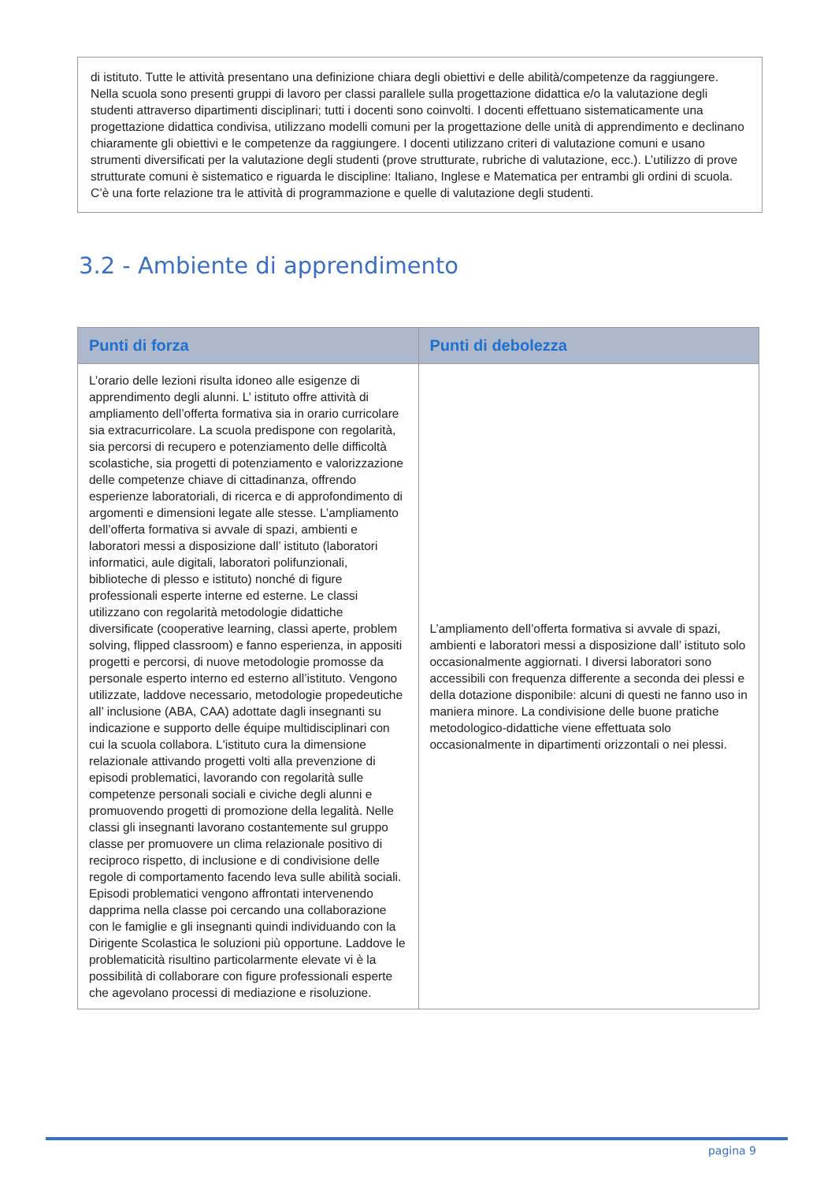di istituto. Tutte le attività presentano una definizione chiara degli obiettivi e delle abilità/competenze da raggiungere. Nella scuola sono presenti gruppi di lavoro per classi parallele sulla progettazione didattica e/o la valutazione degli studenti attraverso dipartimenti disciplinari; tutti i docenti sono coinvolti. I docenti effettuano sistematicamente una progettazione didattica condivisa, utilizzano modelli comuni per la progettazione delle unità di apprendimento e declinano chiaramente gli obiettivi e le competenze da raggiungere. I docenti utilizzano criteri di valutazione comuni e usano strumenti diversificati per la valutazione degli studenti (prove strutturate, rubriche di valutazione, ecc.). L’utilizzo di prove strutturate comuni è sistematico e riguarda le discipline: Italiano, Inglese e Matematica per entrambi gli ordini di scuola. C’è una forte relazione tra le attività di programmazione e quelle di valutazione degli studenti.
3.2 - Ambiente di apprendimento
| Punti di forza | Punti di debolezza |
| --- | --- |
| L’orario delle lezioni risulta idoneo alle esigenze di apprendimento degli alunni. L’ istituto offre attività di ampliamento dell’offerta formativa sia in orario curricolare sia extracurricolare. La scuola predispone con regolarità, sia percorsi di recupero e potenziamento delle difficoltà scolastiche, sia progetti di potenziamento e valorizzazione delle competenze chiave di cittadinanza, offrendo esperienze laboratoriali, di ricerca e di approfondimento di argomenti e dimensioni legate alle stesse. L’ampliamento dell’offerta formativa si avvale di spazi, ambienti e laboratori messi a disposizione dall’ istituto (laboratori informatici, aule digitali, laboratori polifunzionali, biblioteche di plesso e istituto) nonché di figure professionali esperte interne ed esterne. Le classi utilizzano con regolarità metodologie didattiche diversificate (cooperative learning, classi aperte, problem solving, flipped classroom) e fanno esperienza, in appositi progetti e percorsi, di nuove metodologie promosse da personale esperto interno ed esterno all’istituto. Vengono utilizzate, laddove necessario, metodologie propedeutiche all’ inclusione (ABA, CAA) adottate dagli insegnanti su indicazione e supporto delle équipe multidisciplinari con cui la scuola collabora. L'istituto cura la dimensione relazionale attivando progetti volti alla prevenzione di episodi problematici, lavorando con regolarità sulle competenze personali sociali e civiche degli alunni e promuovendo progetti di promozione della legalità. Nelle classi gli insegnanti lavorano costantemente sul gruppo classe per promuovere un clima relazionale positivo di reciproco rispetto, di inclusione e di condivisione delle regole di comportamento facendo leva sulle abilità sociali. Episodi problematici vengono affrontati intervenendo dapprima nella classe poi cercando una collaborazione con le famiglie e gli insegnanti quindi individuando con la Dirigente Scolastica le soluzioni più opportune. Laddove le problematicità risultino particolarmente elevate vi è la possibilità di collaborare con figure professionali esperte che agevolano processi di mediazione e risoluzione. | L’ampliamento dell’offerta formativa si avvale di spazi, ambienti e laboratori messi a disposizione dall’ istituto solo occasionalmente aggiornati. I diversi laboratori sono accessibili con frequenza differente a seconda dei plessi e della dotazione disponibile: alcuni di questi ne fanno uso in maniera minore. La condivisione delle buone pratiche metodologico-didattiche viene effettuata solo occasionalmente in dipartimenti orizzontali o nei plessi. |
pagina 9